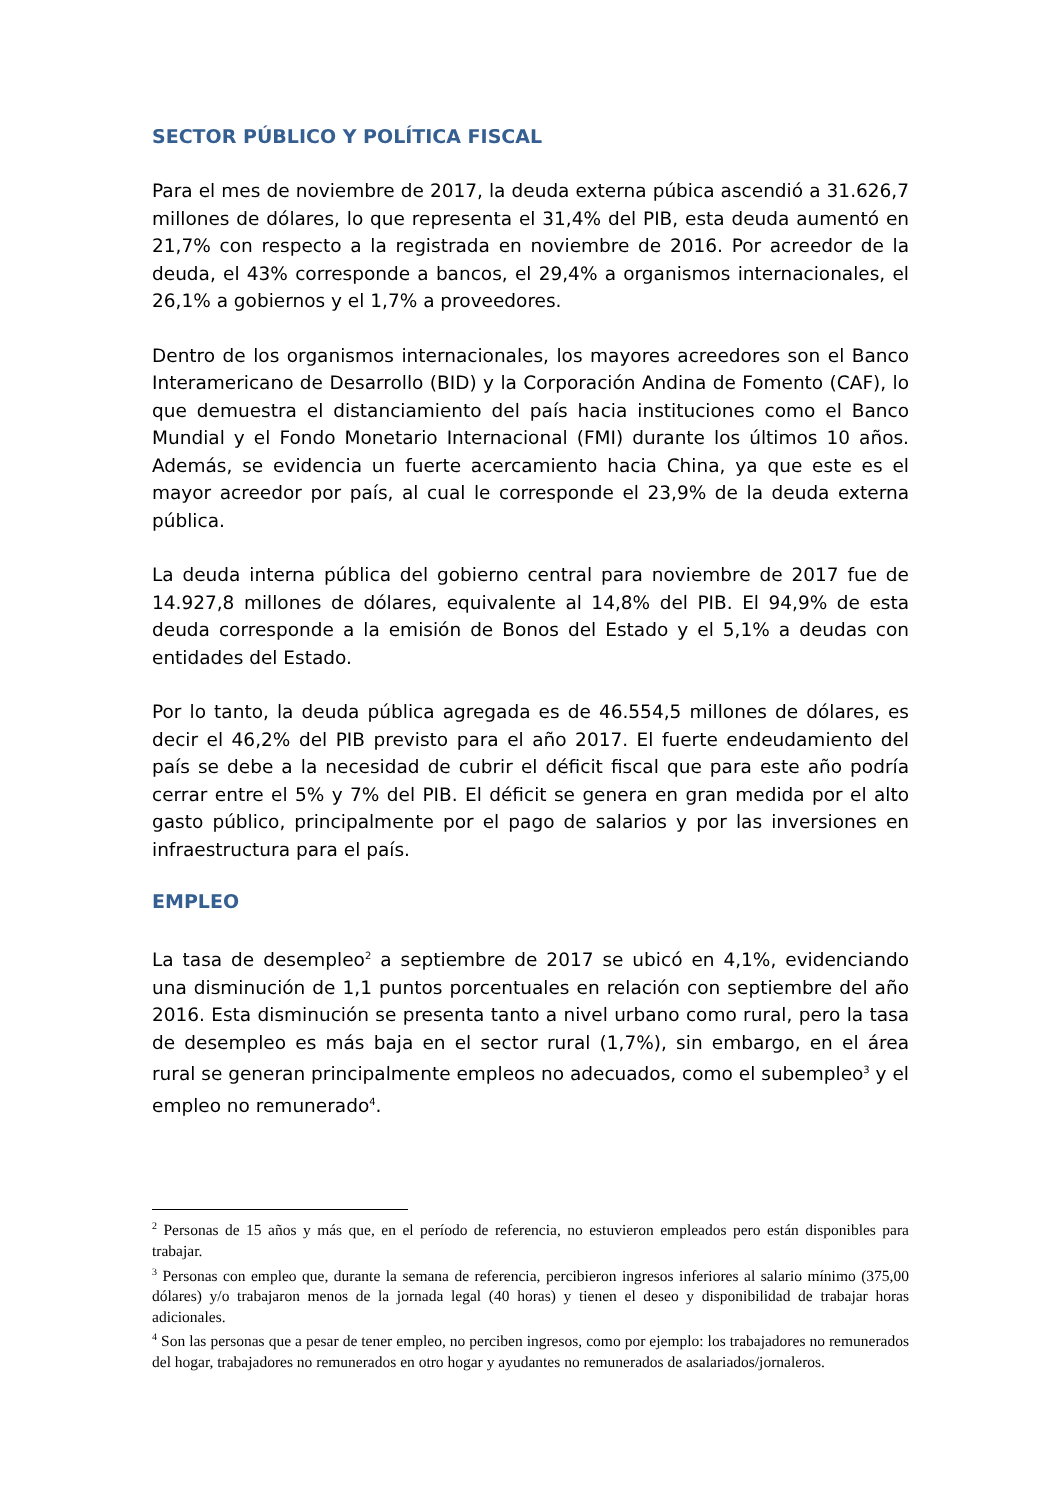SECTOR PÚBLICO Y POLÍTICA FISCAL
Para el mes de noviembre de 2017, la deuda externa púbica ascendió a 31.626,7 millones de dólares, lo que representa el 31,4% del PIB, esta deuda aumentó en 21,7% con respecto a la registrada en noviembre de 2016. Por acreedor de la deuda, el 43% corresponde a bancos, el 29,4% a organismos internacionales, el 26,1% a gobiernos y el 1,7% a proveedores.
Dentro de los organismos internacionales, los mayores acreedores son el Banco Interamericano de Desarrollo (BID) y la Corporación Andina de Fomento (CAF), lo que demuestra el distanciamiento del país hacia instituciones como el Banco Mundial y el Fondo Monetario Internacional (FMI) durante los últimos 10 años. Además, se evidencia un fuerte acercamiento hacia China, ya que este es el mayor acreedor por país, al cual le corresponde el 23,9% de la deuda externa pública.
La deuda interna pública del gobierno central para noviembre de 2017 fue de 14.927,8 millones de dólares, equivalente al 14,8% del PIB. El 94,9% de esta deuda corresponde a la emisión de Bonos del Estado y el 5,1% a deudas con entidades del Estado.
Por lo tanto, la deuda pública agregada es de 46.554,5 millones de dólares, es decir el 46,2% del PIB previsto para el año 2017. El fuerte endeudamiento del país se debe a la necesidad de cubrir el déficit fiscal que para este año podría cerrar entre el 5% y 7% del PIB. El déficit se genera en gran medida por el alto gasto público, principalmente por el pago de salarios y por las inversiones en infraestructura para el país.
EMPLEO
La tasa de desempleo<sup>2</sup> a septiembre de 2017 se ubicó en 4,1%, evidenciando una disminución de 1,1 puntos porcentuales en relación con septiembre del año 2016. Esta disminución se presenta tanto a nivel urbano como rural, pero la tasa de desempleo es más baja en el sector rural (1,7%), sin embargo, en el área rural se generan principalmente empleos no adecuados, como el subempleo<sup>3</sup> y el empleo no remunerado<sup>4</sup>.
<sup>2</sup> Personas de 15 años y más que, en el período de referencia, no estuvieron empleados pero están disponibles para trabajar.
<sup>3</sup> Personas con empleo que, durante la semana de referencia, percibieron ingresos inferiores al salario mínimo (375,00 dólares) y/o trabajaron menos de la jornada legal (40 horas) y tienen el deseo y disponibilidad de trabajar horas adicionales.
<sup>4</sup> Son las personas que a pesar de tener empleo, no perciben ingresos, como por ejemplo: los trabajadores no remunerados del hogar, trabajadores no remunerados en otro hogar y ayudantes no remunerados de asalariados/jornaleros.